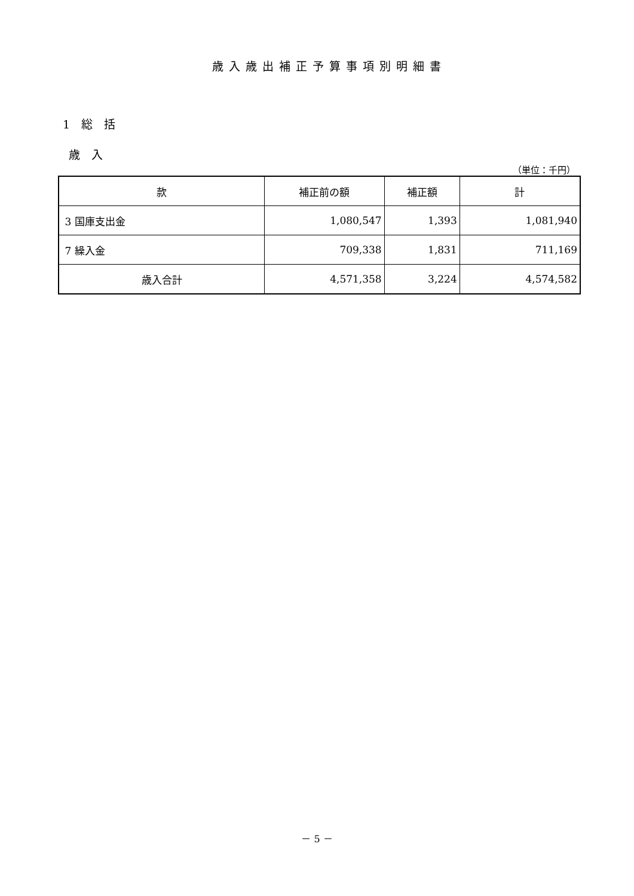歳入歳出補正予算事項別明細書
1　総　括
歳　入
（単位：千円）
| 款 | 補正前の額 | 補正額 | 計 |
| --- | --- | --- | --- |
| 3 国庫支出金 | 1,080,547 | 1,393 | 1,081,940 |
| 7 繰入金 | 709,338 | 1,831 | 711,169 |
| 歳入合計 | 4,571,358 | 3,224 | 4,574,582 |
－ 5 －